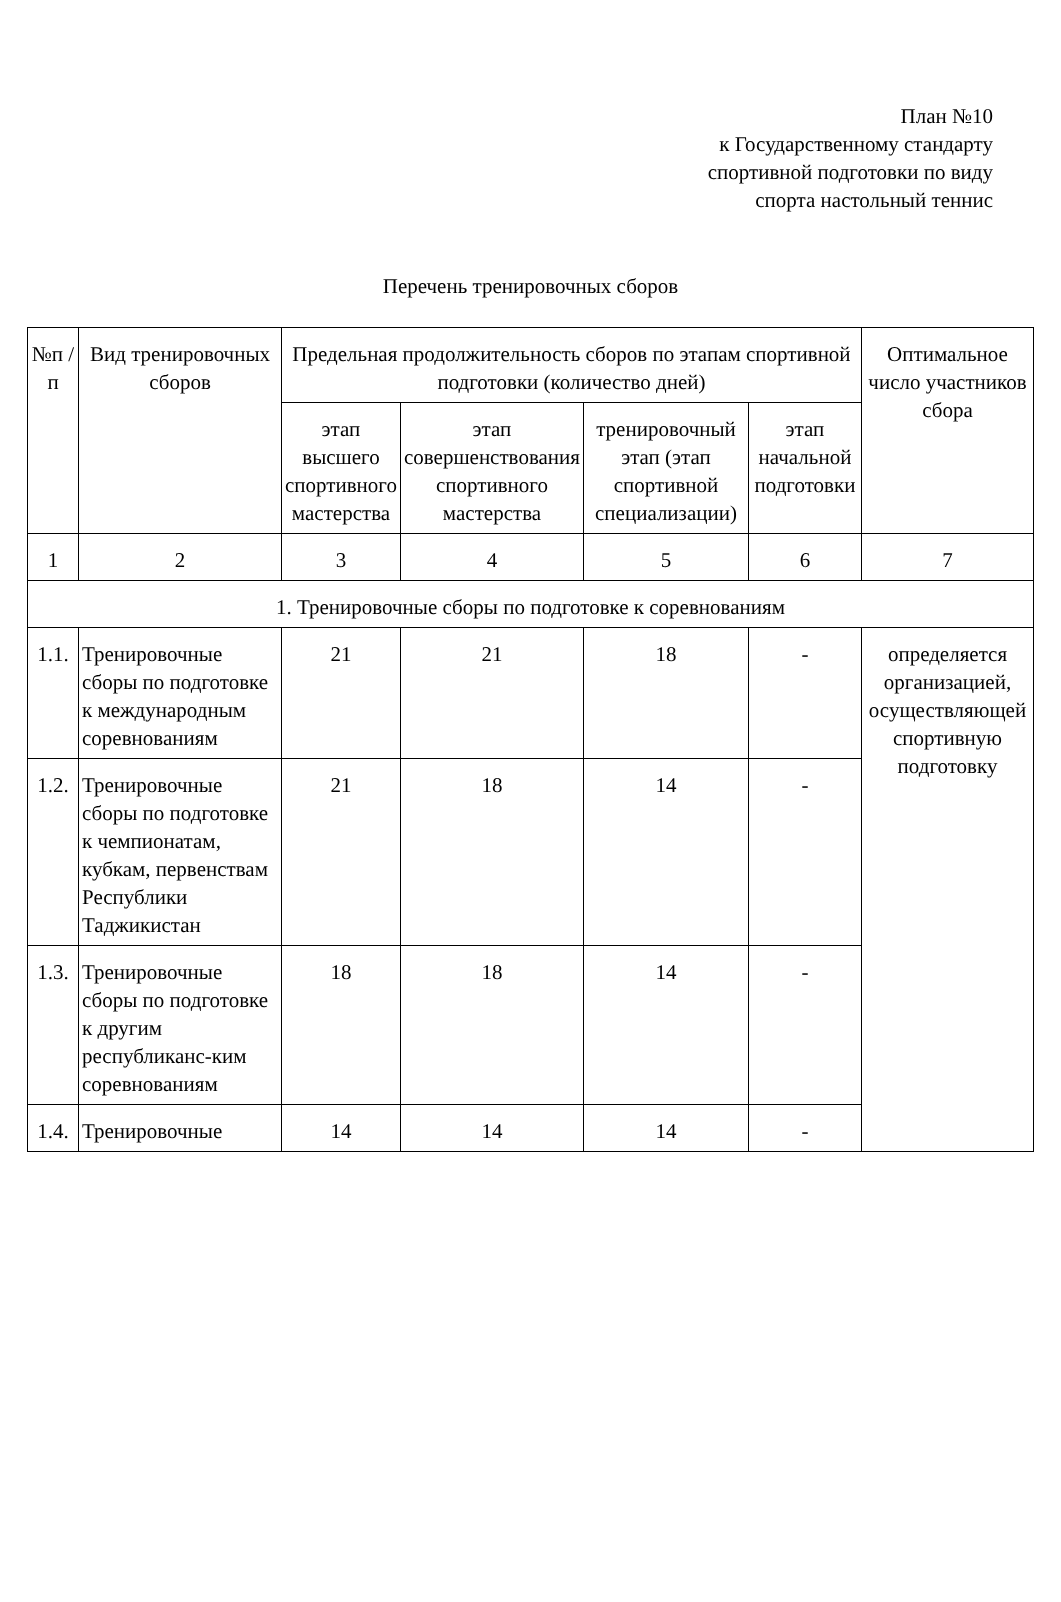План №10
к Государственному стандарту
спортивной подготовки по виду
спорта настольный теннис
Перечень тренировочных сборов
| №п /п | Вид тренировочных сборов | Предельная продолжительность сборов по этапам спортивной подготовки (количество дней) | | | | Оптимальное число участников сбора |
| --- | --- | --- | --- | --- | --- | --- |
| | | этап высшего спортивного мастерства | этап совершенствования спортивного мастерства | тренировочный этап (этап спортивной специализации) | этап начальной подготовки | |
| 1 | 2 | 3 | 4 | 5 | 6 | 7 |
| 1. Тренировочные сборы по подготовке к соревнованиям | | | | | | |
| 1.1. | Тренировочные сборы по подготовке к международным соревнованиям | 21 | 21 | 18 | - | определяется организацией, осуществляющей спортивную подготовку |
| 1.2. | Тренировочные сборы по подготовке к чемпионатам, кубкам, первенствам Республики Таджикистан | 21 | 18 | 14 | - | |
| 1.3. | Тренировочные сборы по подготовке к другим республиканс-ким соревнованиям | 18 | 18 | 14 | - | |
| 1.4. | Тренировочные | 14 | 14 | 14 | - | |